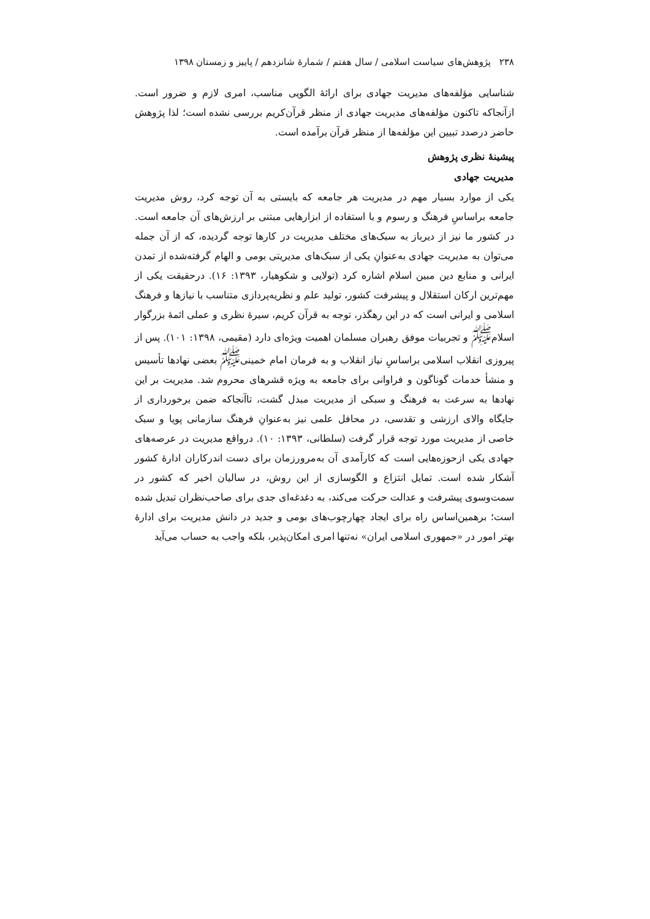۲۳۸ پژوهش‌های سیاست اسلامی / سال هفتم / شمارۀ شانزدهم / پاییز و زمستان ۱۳۹۸
شناسایی مؤلفه‌های مدیریت جهادی برای ارائۀ الگویی مناسب، امری لازم و ضرور است. ازآنجاکه تاکنون مؤلفه‌های مدیریت جهادی از منظر قرآن‌کریم بررسی نشده است؛ لذا پژوهش حاضر درصدد تبیین این مؤلفه‌ها از منظر قرآن برآمده است.
پیشینۀ نظری پژوهش
مدیریت جهادی
یکی از موارد بسیار مهم در مدیریت هر جامعه که بایستی به آن توجه کرد، روش مدیریت جامعه براساسِ فرهنگ و رسوم و با استفاده از ابزارهایی مبتنی بر ارزش‌های آن جامعه است. در کشور ما نیز از دیرباز به سبک‌های مختلف مدیریت در کارها توجه گردیده، که از آن جمله می‌توان به مدیریت جهادی به‌عنوانِ یکی از سبک‌های مدیریتی بومی و الهام گرفته‌شده از تمدن ایرانی و منابع دین مبین اسلام اشاره کرد (تولایی و شکوهیار، ۱۳۹۳: ۱۶). درحقیقت یکی از مهم‌ترین ارکان استقلال و پیشرفت کشور، تولید علم و نظریه‌پردازی متناسب با نیازها و فرهنگ اسلامی و ایرانی است که در این رهگذر، توجه به قرآن کریم، سیرۀ نظری و عملی ائمۀ بزرگوار اسلام<sup>ﷺ</sup> و تجربیات موفق رهبران مسلمان اهمیت ویژه‌ای دارد (مقیمی، ۱۳۹۸: ۱۰۱). پس از پیروزی انقلاب اسلامی براساسِ نیاز انقلاب و به فرمان امام خمینی<sup>ﷺ</sup> بعضی نهادها تأسیس و منشأ خدمات گوناگون و فراوانی برای جامعه به ویژه قشرهای محروم شد. مدیریت بر این نهادها به سرعت به فرهنگ و سبکی از مدیریت مبدل گشت، تاآنجاکه ضمن برخورداری از جایگاه والای ارزشی و تقدسی، در محافل علمی نیز به‌عنوانِ فرهنگ سازمانی پویا و سبک خاصی از مدیریت مورد توجه قرار گرفت (سلطانی، ۱۳۹۳: ۱۰). درواقع مدیریت در عرصه‌های جهادی یکی ازحوزه‌هایی است که کارآمدی آن به‌مرورزمان برای دست اندرکاران ادارۀ کشور آشکار شده است. تمایل انتزاع و الگوسازی از این روش، در سالیان اخیر که کشور در سمت‌وسوی پیشرفت و عدالت حرکت می‌کند، به دغدغه‌ای جدی برای صاحب‌نظران تبدیل شده است؛ برهمین‌اساس راه برای ایجاد چهارچوب‌های بومی و جدید در دانش مدیریت برای ادارۀ بهتر امور در «جمهوری اسلامی ایران» نه‌تنها امری امکان‌پذیر، بلکه واجب به حساب می‌آید